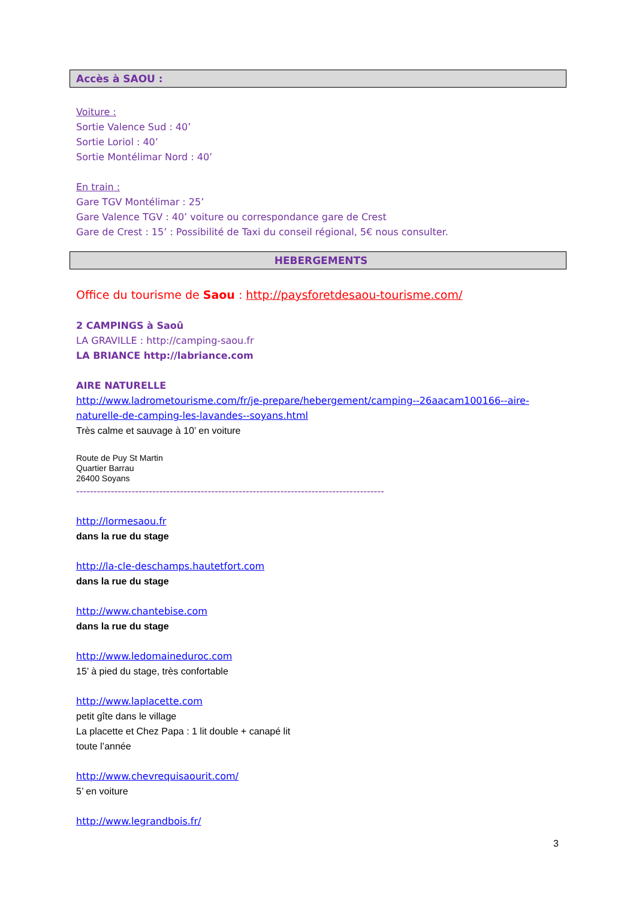Accès à SAOU :
Voiture :
Sortie Valence Sud : 40’
Sortie Loriol : 40’
Sortie Montélimar Nord : 40’
En train :
Gare TGV Montélimar : 25’
Gare Valence TGV : 40’ voiture ou correspondance gare de Crest
Gare de Crest : 15’ : Possibilité de Taxi du conseil régional, 5€ nous consulter.
HEBERGEMENTS
Office du tourisme de Saou : http://paysforetdesaou-tourisme.com/
2 CAMPINGS à Saoû
LA GRAVILLE : http://camping-saou.fr
LA BRIANCE http://labriance.com
AIRE NATURELLE
http://www.ladrometourisme.com/fr/je-prepare/hebergement/camping--26aacam100166--aire-naturelle-de-camping-les-lavandes--soyans.html
Très calme et sauvage à 10’ en voiture
Route de Puy St Martin
Quartier Barrau
26400 Soyans
-----------------------------------------------------------------------------------------
http://lormesaou.fr
dans la rue du stage
http://la-cle-deschamps.hautetfort.com
dans la rue du stage
http://www.chantebise.com
dans la rue du stage
http://www.ledomaineduroc.com
15’ à pied du stage, très confortable
http://www.laplacette.com
petit gîte dans le village
La placette et Chez Papa : 1 lit double + canapé lit
toute l’année
http://www.chevrequisaourit.com/
5’ en voiture
http://www.legrandbois.fr/
3